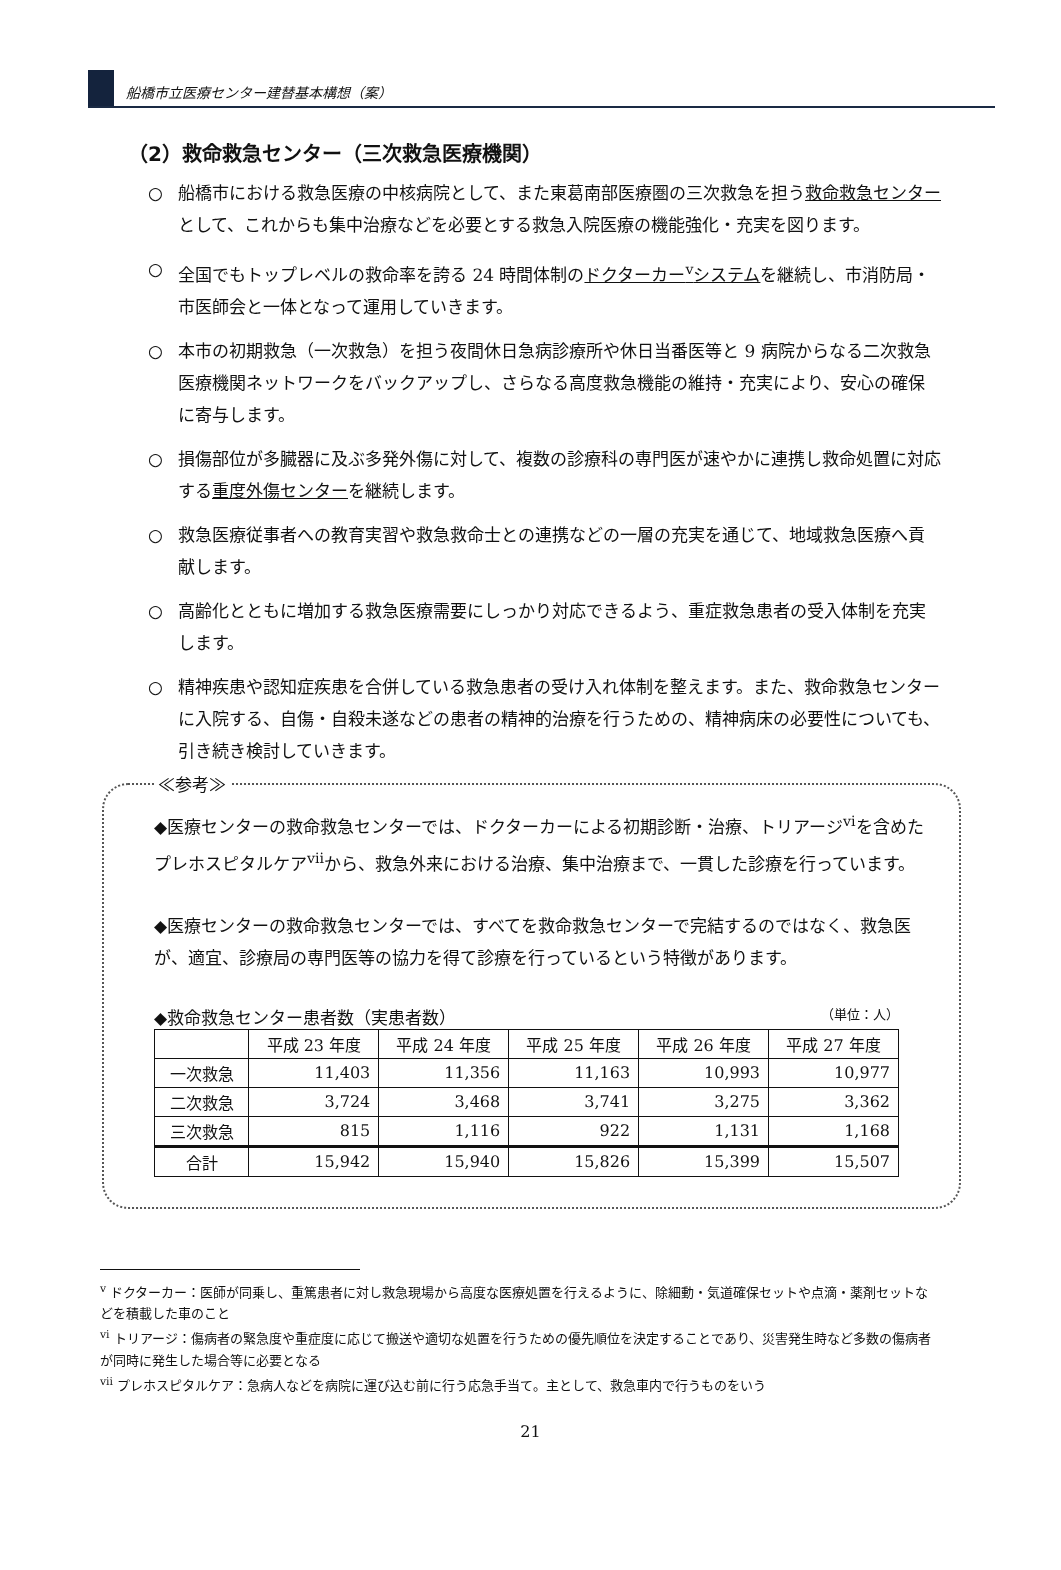船橋市立医療センター建替基本構想（案）
（2）救命救急センター（三次救急医療機関）
○ 船橋市における救急医療の中核病院として、また東葛南部医療圏の三次救急を担う救命救急センターとして、これからも集中治療などを必要とする救急入院医療の機能強化・充実を図ります。
○ 全国でもトップレベルの救命率を誇る 24 時間体制のドクターカー<sup>v</sup>システムを継続し、市消防局・市医師会と一体となって運用していきます。
○ 本市の初期救急（一次救急）を担う夜間休日急病診療所や休日当番医等と 9 病院からなる二次救急医療機関ネットワークをバックアップし、さらなる高度救急機能の維持・充実により、安心の確保に寄与します。
○ 損傷部位が多臓器に及ぶ多発外傷に対して、複数の診療科の専門医が速やかに連携し救命処置に対応する重度外傷センターを継続します。
○ 救急医療従事者への教育実習や救急救命士との連携などの一層の充実を通じて、地域救急医療へ貢献します。
○ 高齢化とともに増加する救急医療需要にしっかり対応できるよう、重症救急患者の受入体制を充実します。
○ 精神疾患や認知症疾患を合併している救急患者の受け入れ体制を整えます。また、救命救急センターに入院する、自傷・自殺未遂などの患者の精神的治療を行うための、精神病床の必要性についても、引き続き検討していきます。
≪参考≫
◆医療センターの救命救急センターでは、ドクターカーによる初期診断・治療、トリアージ<sup>vi</sup>を含めたプレホスピタルケア<sup>vii</sup>から、救急外来における治療、集中治療まで、一貫した診療を行っています。
◆医療センターの救命救急センターでは、すべてを救命救急センターで完結するのではなく、救急医が、適宜、診療局の専門医等の協力を得て診療を行っているという特徴があります。
◆救命救急センター患者数（実患者数） （単位：人）
| | 平成 23 年度 | 平成 24 年度 | 平成 25 年度 | 平成 26 年度 | 平成 27 年度 |
| --- | --- | --- | --- | --- | --- |
| 一次救急 | 11,403 | 11,356 | 11,163 | 10,993 | 10,977 |
| 二次救急 | 3,724 | 3,468 | 3,741 | 3,275 | 3,362 |
| 三次救急 | 815 | 1,116 | 922 | 1,131 | 1,168 |
| 合計 | 15,942 | 15,940 | 15,826 | 15,399 | 15,507 |
<sup>v</sup> ドクターカー：医師が同乗し、重篤患者に対し救急現場から高度な医療処置を行えるように、除細動・気道確保セットや点滴・薬剤セットなどを積載した車のこと
<sup>vi</sup> トリアージ：傷病者の緊急度や重症度に応じて搬送や適切な処置を行うための優先順位を決定することであり、災害発生時など多数の傷病者が同時に発生した場合等に必要となる
<sup>vii</sup> プレホスピタルケア：急病人などを病院に運び込む前に行う応急手当て。主として、救急車内で行うものをいう
21